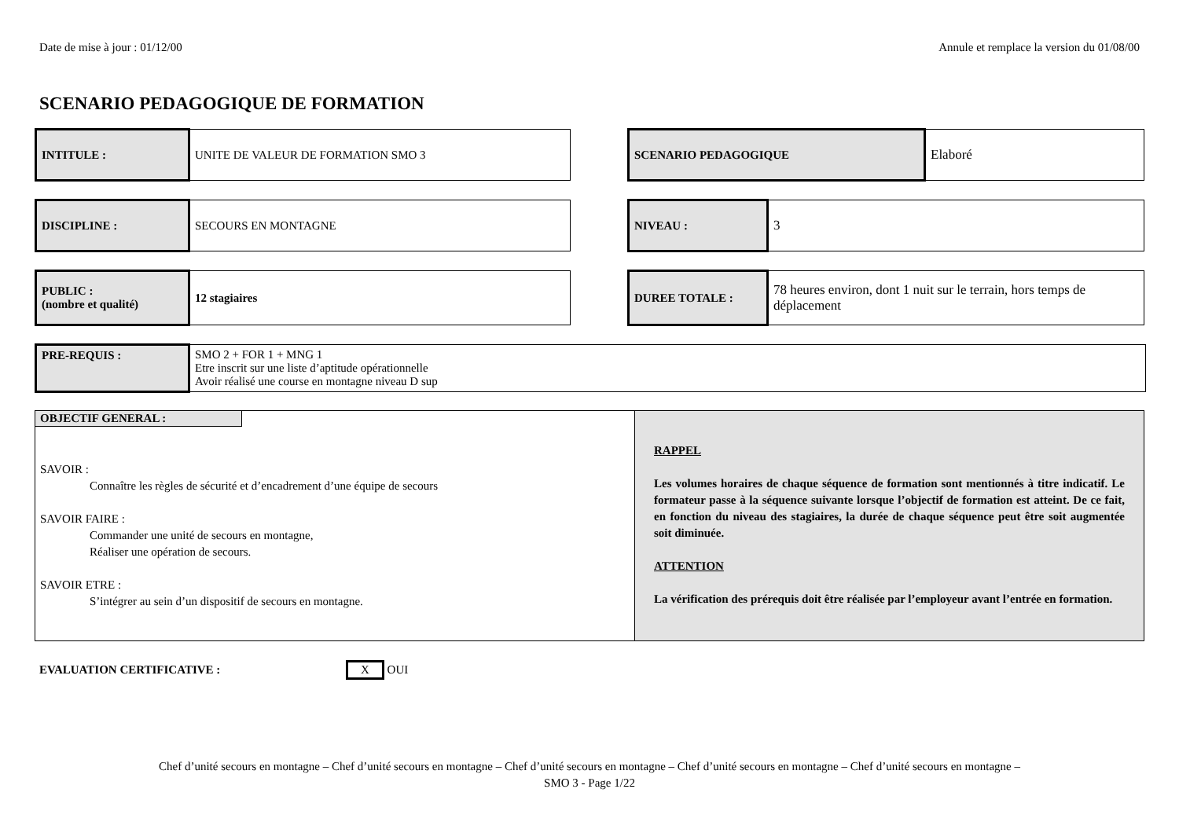Date de mise à jour : 01/12/00 Annule et remplace la version du 01/08/00
SCENARIO PEDAGOGIQUE DE FORMATION
| INTITULE : | UNITE DE VALEUR DE FORMATION SMO 3 |
| SCENARIO PEDAGOGIQUE | Elaboré |
| DISCIPLINE : | SECOURS EN MONTAGNE |
| NIVEAU : | 3 |
| PUBLIC : (nombre et qualité) | 12 stagiaires |
| DUREE TOTALE : | 78 heures environ, dont 1 nuit sur le terrain, hors temps de déplacement |
| PRE-REQUIS : | SMO 2 + FOR 1 + MNG 1 Etre inscrit sur une liste d’aptitude opérationnelle Avoir réalisé une course en montagne niveau D sup |
OBJECTIF GENERAL :
SAVOIR :
Connaître les règles de sécurité et d’encadrement d’une équipe de secours
SAVOIR FAIRE :
Commander une unité de secours en montagne,
Réaliser une opération de secours.
SAVOIR ETRE :
S’intégrer au sein d’un dispositif de secours en montagne.
RAPPEL
Les volumes horaires de chaque séquence de formation sont mentionnés à titre indicatif. Le formateur passe à la séquence suivante lorsque l’objectif de formation est atteint. De ce fait, en fonction du niveau des stagiaires, la durée de chaque séquence peut être soit augmentée soit diminuée.
ATTENTION
La vérification des prérequis doit être réalisée par l’employeur avant l’entrée en formation.
EVALUATION CERTIFICATIVE : X OUI
Chef d’unité secours en montagne – Chef d’unité secours en montagne – Chef d’unité secours en montagne – Chef d’unité secours en montagne – Chef d’unité secours en montagne –
SMO 3 - Page 1/22